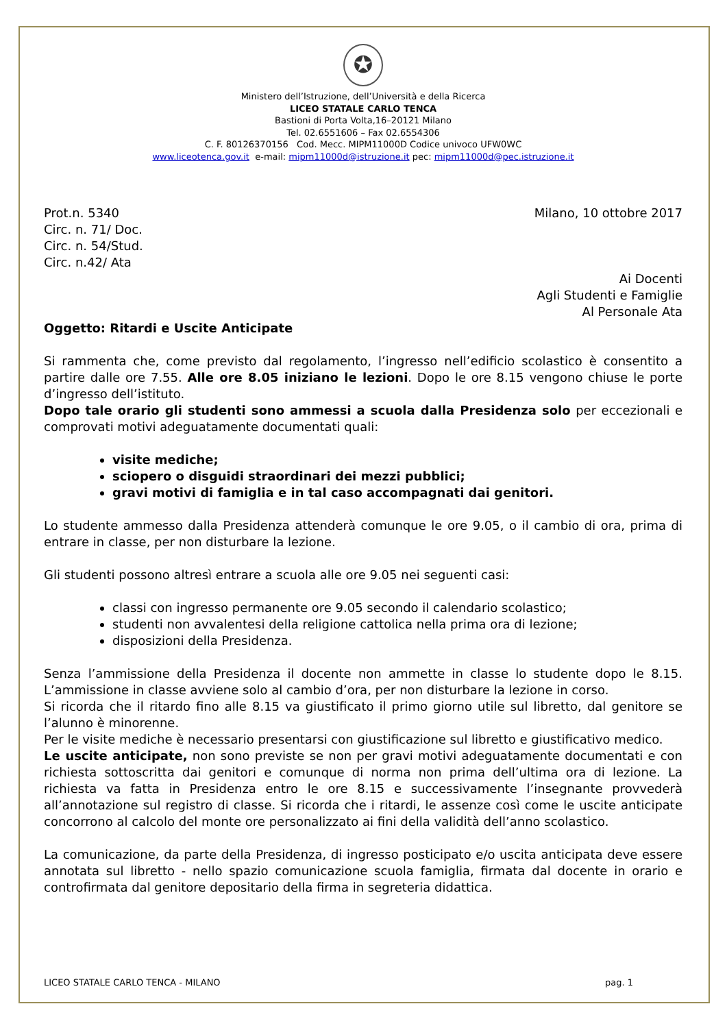✪
Ministero dell’Istruzione, dell’Università e della Ricerca
LICEO STATALE CARLO TENCA
Bastioni di Porta Volta,16–20121 Milano
Tel. 02.6551606 – Fax 02.6554306
C. F. 80126370156 Cod. Mecc. MIPM11000D Codice univoco UFW0WC
www.liceotenca.gov.it e-mail: mipm11000d@istruzione.it pec: mipm11000d@pec.istruzione.it
Prot.n. 5340
Circ. n. 71/ Doc.
Circ. n. 54/Stud.
Circ. n.42/ Ata
Milano, 10 ottobre 2017
Ai Docenti
Agli Studenti e Famiglie
Al Personale Ata
Oggetto: Ritardi e Uscite Anticipate
Si rammenta che, come previsto dal regolamento, l’ingresso nell’edificio scolastico è consentito a partire dalle ore 7.55. Alle ore 8.05 iniziano le lezioni. Dopo le ore 8.15 vengono chiuse le porte d’ingresso dell’istituto.
Dopo tale orario gli studenti sono ammessi a scuola dalla Presidenza solo per eccezionali e comprovati motivi adeguatamente documentati quali:
visite mediche;
sciopero o disguidi straordinari dei mezzi pubblici;
gravi motivi di famiglia e in tal caso accompagnati dai genitori.
Lo studente ammesso dalla Presidenza attenderà comunque le ore 9.05, o il cambio di ora, prima di entrare in classe, per non disturbare la lezione.
Gli studenti possono altresì entrare a scuola alle ore 9.05 nei seguenti casi:
classi con ingresso permanente ore 9.05 secondo il calendario scolastico;
studenti non avvalentesi della religione cattolica nella prima ora di lezione;
disposizioni della Presidenza.
Senza l’ammissione della Presidenza il docente non ammette in classe lo studente dopo le 8.15. L’ammissione in classe avviene solo al cambio d’ora, per non disturbare la lezione in corso.
Si ricorda che il ritardo fino alle 8.15 va giustificato il primo giorno utile sul libretto, dal genitore se l’alunno è minorenne.
Per le visite mediche è necessario presentarsi con giustificazione sul libretto e giustificativo medico.
Le uscite anticipate, non sono previste se non per gravi motivi adeguatamente documentati e con richiesta sottoscritta dai genitori e comunque di norma non prima dell’ultima ora di lezione. La richiesta va fatta in Presidenza entro le ore 8.15 e successivamente l’insegnante provvederà all’annotazione sul registro di classe. Si ricorda che i ritardi, le assenze così come le uscite anticipate concorrono al calcolo del monte ore personalizzato ai fini della validità dell’anno scolastico.
La comunicazione, da parte della Presidenza, di ingresso posticipato e/o uscita anticipata deve essere annotata sul libretto - nello spazio comunicazione scuola famiglia, firmata dal docente in orario e controfirmata dal genitore depositario della firma in segreteria didattica.
LICEO STATALE CARLO TENCA - MILANO pag. 1